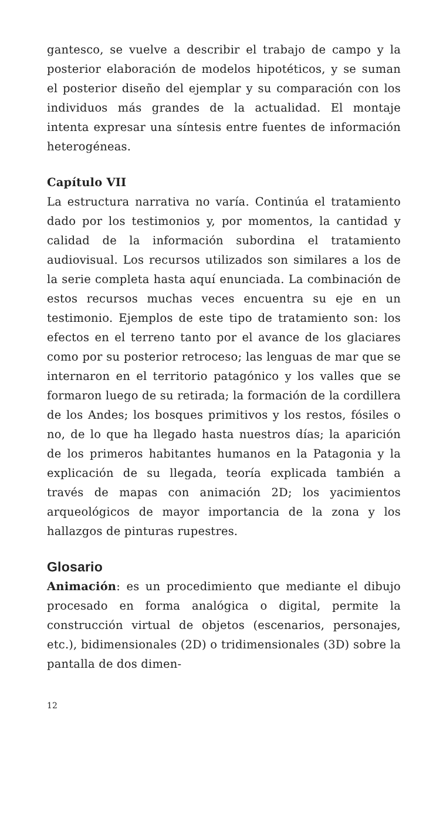gantesco, se vuelve a describir el trabajo de campo y la posterior elaboración de modelos hipotéticos, y se suman el posterior diseño del ejemplar y su comparación con los individuos más grandes de la actualidad. El montaje intenta expresar una síntesis entre fuentes de información heterogéneas.
Capítulo VII
La estructura narrativa no varía. Continúa el tratamiento dado por los testimonios y, por momentos, la cantidad y calidad de la información subordina el tratamiento audiovisual. Los recursos utilizados son similares a los de la serie completa hasta aquí enunciada. La combinación de estos recursos muchas veces encuentra su eje en un testimonio. Ejemplos de este tipo de tratamiento son: los efectos en el terreno tanto por el avance de los glaciares como por su posterior retroceso; las lenguas de mar que se internaron en el territorio patagónico y los valles que se formaron luego de su retirada; la formación de la cordillera de los Andes; los bosques primitivos y los restos, fósiles o no, de lo que ha llegado hasta nuestros días; la aparición de los primeros habitantes humanos en la Patagonia y la explicación de su llegada, teoría explicada también a través de mapas con animación 2D; los yacimientos arqueológicos de mayor importancia de la zona y los hallazgos de pinturas rupestres.
Glosario
Animación: es un procedimiento que mediante el dibujo procesado en forma analógica o digital, permite la construcción virtual de objetos (escenarios, personajes, etc.), bidimensionales (2D) o tridimensionales (3D) sobre la pantalla de dos dimen-
12